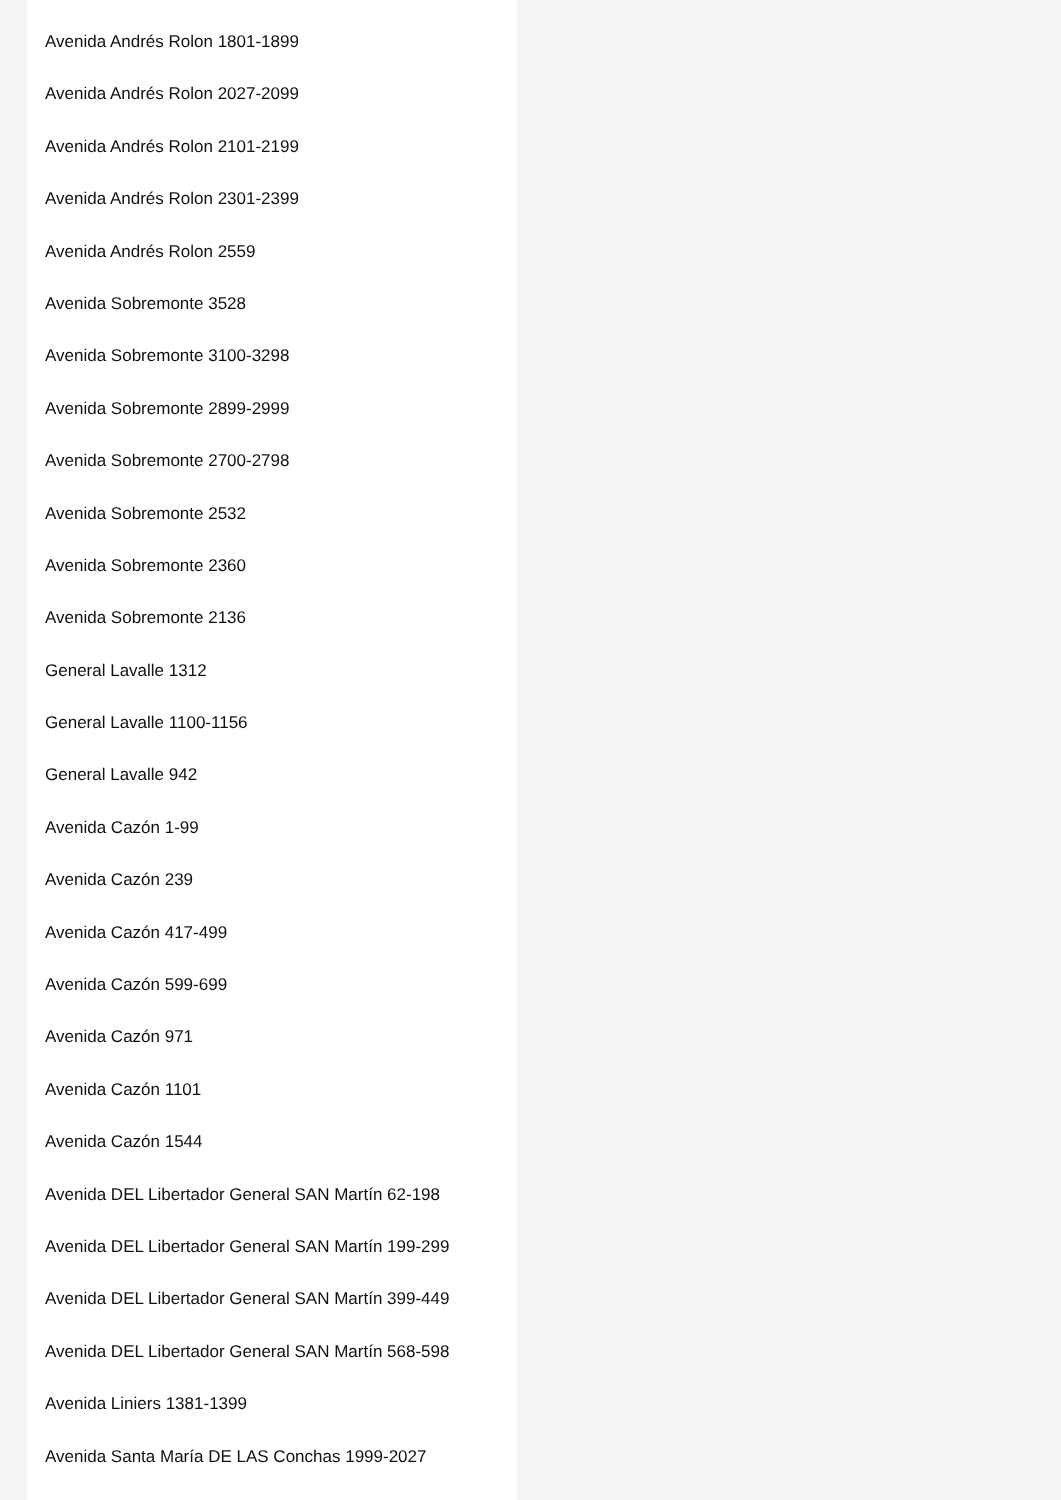Avenida Andrés Rolon 1801-1899
Avenida Andrés Rolon 2027-2099
Avenida Andrés Rolon 2101-2199
Avenida Andrés Rolon 2301-2399
Avenida Andrés Rolon 2559
Avenida Sobremonte 3528
Avenida Sobremonte 3100-3298
Avenida Sobremonte 2899-2999
Avenida Sobremonte 2700-2798
Avenida Sobremonte 2532
Avenida Sobremonte 2360
Avenida Sobremonte 2136
General Lavalle 1312
General Lavalle 1100-1156
General Lavalle 942
Avenida Cazón 1-99
Avenida Cazón 239
Avenida Cazón 417-499
Avenida Cazón 599-699
Avenida Cazón 971
Avenida Cazón 1101
Avenida Cazón 1544
Avenida DEL Libertador General SAN Martín 62-198
Avenida DEL Libertador General SAN Martín 199-299
Avenida DEL Libertador General SAN Martín 399-449
Avenida DEL Libertador General SAN Martín 568-598
Avenida Liniers 1381-1399
Avenida Santa María DE LAS Conchas 1999-2027